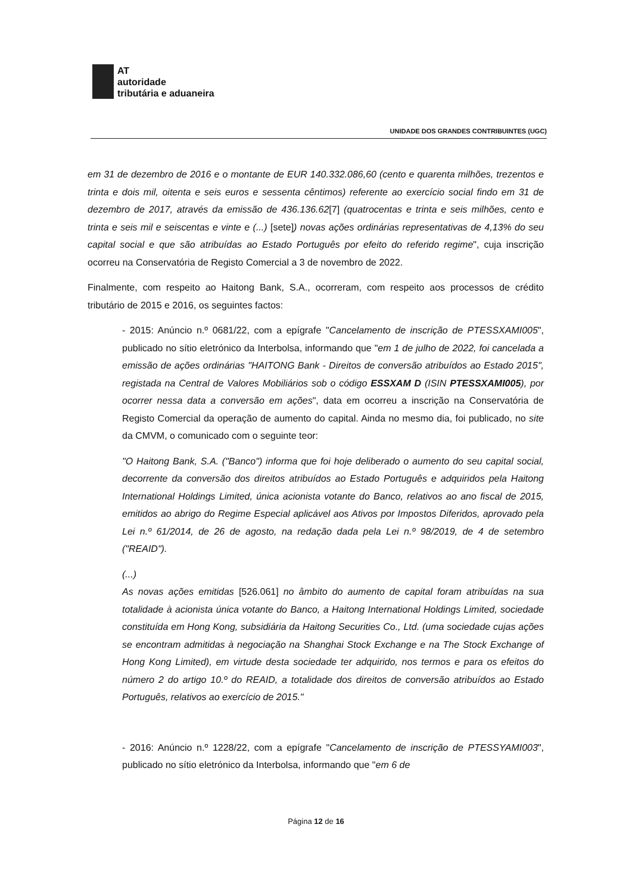AT
autoridade
tributária e aduaneira
UNIDADE DOS GRANDES CONTRIBUINTES (UGC)
em 31 de dezembro de 2016 e o montante de EUR 140.332.086,60 (cento e quarenta milhões, trezentos e trinta e dois mil, oitenta e seis euros e sessenta cêntimos) referente ao exercício social findo em 31 de dezembro de 2017, através da emissão de 436.136.62[7] (quatrocentas e trinta e seis milhões, cento e trinta e seis mil e seiscentas e vinte e (...) [sete]) novas ações ordinárias representativas de 4,13% do seu capital social e que são atribuídas ao Estado Português por efeito do referido regime", cuja inscrição ocorreu na Conservatória de Registo Comercial a 3 de novembro de 2022.
Finalmente, com respeito ao Haitong Bank, S.A., ocorreram, com respeito aos processos de crédito tributário de 2015 e 2016, os seguintes factos:
- 2015: Anúncio n.º 0681/22, com a epígrafe "Cancelamento de inscrição de PTESSXAMI005", publicado no sítio eletrónico da Interbolsa, informando que "em 1 de julho de 2022, foi cancelada a emissão de ações ordinárias "HAITONG Bank - Direitos de conversão atribuídos ao Estado 2015", registada na Central de Valores Mobiliários sob o código ESSXAM D (ISIN PTESSXAMI005), por ocorrer nessa data a conversão em ações", data em ocorreu a inscrição na Conservatória de Registo Comercial da operação de aumento do capital. Ainda no mesmo dia, foi publicado, no site da CMVM, o comunicado com o seguinte teor:
"O Haitong Bank, S.A. ("Banco") informa que foi hoje deliberado o aumento do seu capital social, decorrente da conversão dos direitos atribuídos ao Estado Português e adquiridos pela Haitong International Holdings Limited, única acionista votante do Banco, relativos ao ano fiscal de 2015, emitidos ao abrigo do Regime Especial aplicável aos Ativos por Impostos Diferidos, aprovado pela Lei n.º 61/2014, de 26 de agosto, na redação dada pela Lei n.º 98/2019, de 4 de setembro ("REAID").
(...)
As novas ações emitidas [526.061] no âmbito do aumento de capital foram atribuídas na sua totalidade à acionista única votante do Banco, a Haitong International Holdings Limited, sociedade constituída em Hong Kong, subsidiária da Haitong Securities Co., Ltd. (uma sociedade cujas ações se encontram admitidas à negociação na Shanghai Stock Exchange e na The Stock Exchange of Hong Kong Limited), em virtude desta sociedade ter adquirido, nos termos e para os efeitos do número 2 do artigo 10.º do REAID, a totalidade dos direitos de conversão atribuídos ao Estado Português, relativos ao exercício de 2015."
- 2016: Anúncio n.º 1228/22, com a epígrafe "Cancelamento de inscrição de PTESSYAMI003", publicado no sítio eletrónico da Interbolsa, informando que "em 6 de
Página 12 de 16